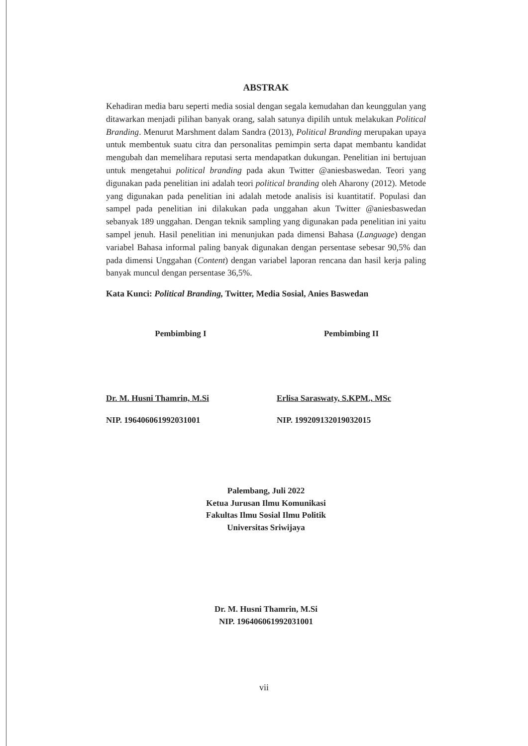ABSTRAK
Kehadiran media baru seperti media sosial dengan segala kemudahan dan keunggulan yang ditawarkan menjadi pilihan banyak orang, salah satunya dipilih untuk melakukan Political Branding. Menurut Marshment dalam Sandra (2013), Political Branding merupakan upaya untuk membentuk suatu citra dan personalitas pemimpin serta dapat membantu kandidat mengubah dan memelihara reputasi serta mendapatkan dukungan. Penelitian ini bertujuan untuk mengetahui political branding pada akun Twitter @aniesbaswedan. Teori yang digunakan pada penelitian ini adalah teori political branding oleh Aharony (2012). Metode yang digunakan pada penelitian ini adalah metode analisis isi kuantitatif. Populasi dan sampel pada penelitian ini dilakukan pada unggahan akun Twitter @aniesbaswedan sebanyak 189 unggahan. Dengan teknik sampling yang digunakan pada penelitian ini yaitu sampel jenuh. Hasil penelitian ini menunjukan pada dimensi Bahasa (Language) dengan variabel Bahasa informal paling banyak digunakan dengan persentase sebesar 90,5% dan pada dimensi Unggahan (Content) dengan variabel laporan rencana dan hasil kerja paling banyak muncul dengan persentase 36,5%.
Kata Kunci: Political Branding, Twitter, Media Sosial, Anies Baswedan
Pembimbing I
Dr. M. Husni Thamrin, M.Si
NIP. 196406061992031001
Pembimbing II
Erlisa Saraswaty, S.KPM., MSc
NIP. 199209132019032015
Palembang, Juli 2022
Ketua Jurusan Ilmu Komunikasi
Fakultas Ilmu Sosial Ilmu Politik
Universitas Sriwijaya
Dr. M. Husni Thamrin, M.Si
NIP. 196406061992031001
vii